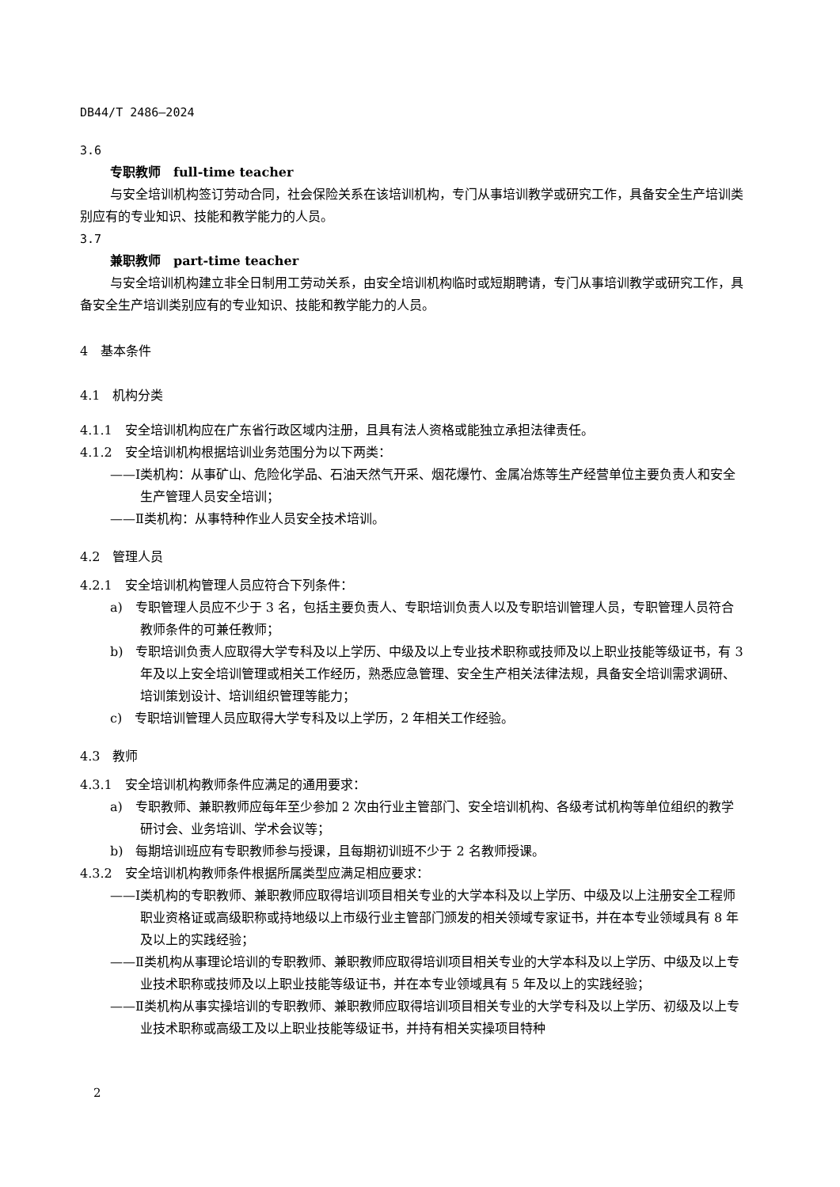DB44/T 2486—2024
3.6
专职教师　full-time teacher
与安全培训机构签订劳动合同，社会保险关系在该培训机构，专门从事培训教学或研究工作，具备安全生产培训类别应有的专业知识、技能和教学能力的人员。
3.7
兼职教师　part-time teacher
与安全培训机构建立非全日制用工劳动关系，由安全培训机构临时或短期聘请，专门从事培训教学或研究工作，具备安全生产培训类别应有的专业知识、技能和教学能力的人员。
4　基本条件
4.1　机构分类
4.1.1　安全培训机构应在广东省行政区域内注册，且具有法人资格或能独立承担法律责任。
4.1.2　安全培训机构根据培训业务范围分为以下两类：
——Ⅰ类机构：从事矿山、危险化学品、石油天然气开采、烟花爆竹、金属冶炼等生产经营单位主要负责人和安全生产管理人员安全培训；
——Ⅱ类机构：从事特种作业人员安全技术培训。
4.2　管理人员
4.2.1　安全培训机构管理人员应符合下列条件：
a)　专职管理人员应不少于 3 名，包括主要负责人、专职培训负责人以及专职培训管理人员，专职管理人员符合教师条件的可兼任教师；
b)　专职培训负责人应取得大学专科及以上学历、中级及以上专业技术职称或技师及以上职业技能等级证书，有 3 年及以上安全培训管理或相关工作经历，熟悉应急管理、安全生产相关法律法规，具备安全培训需求调研、培训策划设计、培训组织管理等能力；
c)　专职培训管理人员应取得大学专科及以上学历，2 年相关工作经验。
4.3　教师
4.3.1　安全培训机构教师条件应满足的通用要求：
a)　专职教师、兼职教师应每年至少参加 2 次由行业主管部门、安全培训机构、各级考试机构等单位组织的教学研讨会、业务培训、学术会议等；
b)　每期培训班应有专职教师参与授课，且每期初训班不少于 2 名教师授课。
4.3.2　安全培训机构教师条件根据所属类型应满足相应要求：
——Ⅰ类机构的专职教师、兼职教师应取得培训项目相关专业的大学本科及以上学历、中级及以上注册安全工程师职业资格证或高级职称或持地级以上市级行业主管部门颁发的相关领域专家证书，并在本专业领域具有 8 年及以上的实践经验；
——Ⅱ类机构从事理论培训的专职教师、兼职教师应取得培训项目相关专业的大学本科及以上学历、中级及以上专业技术职称或技师及以上职业技能等级证书，并在本专业领域具有 5 年及以上的实践经验；
——Ⅱ类机构从事实操培训的专职教师、兼职教师应取得培训项目相关专业的大学专科及以上学历、初级及以上专业技术职称或高级工及以上职业技能等级证书，并持有相关实操项目特种
2